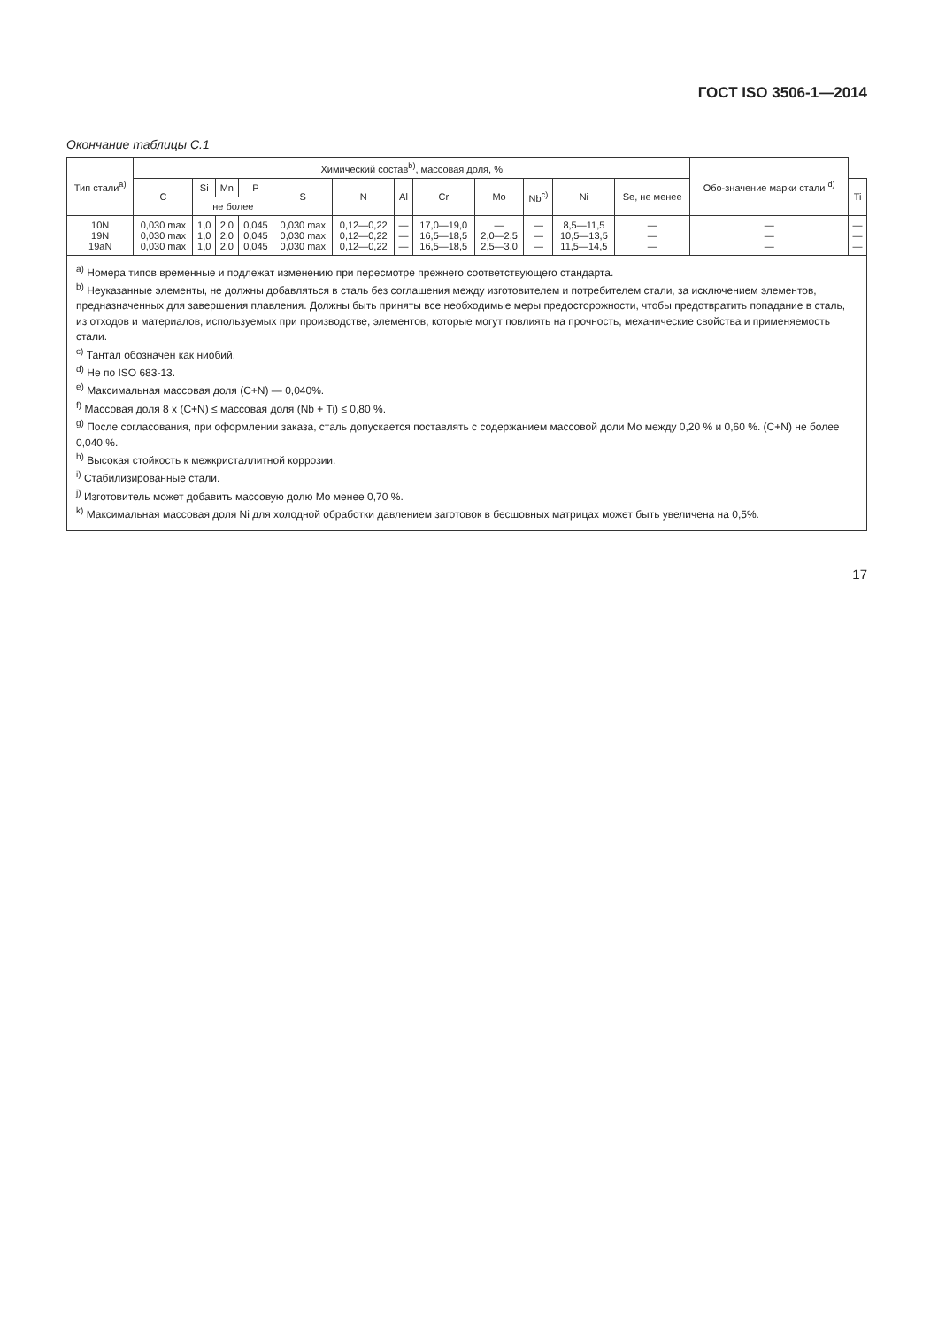ГОСТ ISO 3506-1—2014
Окончание таблицы С.1
| Тип стали<sup>a)</sup> | Химический состав<sup>b)</sup>, массовая доля, % | | | | | | | | | | | | Обо-значение марки стали <sup>d)</sup> | |
| --- | --- | --- | --- | --- | --- | --- | --- | --- | --- | --- | --- | --- | --- | --- |
| | C | Si | Mn | P | S | N | Al | Cr | Mo | Nb<sup>c)</sup> | Ni | Se, не менее | | Ti |
| | | не более | | | | | | | | | | | | |
| 10N 19N 19aN | 0,030 max 0,030 max 0,030 max | 1,0 1,0 1,0 | 2,0 2,0 2,0 | 0,045 0,045 0,045 | 0,030 max 0,030 max 0,030 max | 0,12—0,22 0,12—0,22 0,12—0,22 | — — — | 17,0—19,0 16,5—18,5 16,5—18,5 | — 2,0—2,5 2,5—3,0 | — — — | 8,5—11,5 10,5—13,5 11,5—14,5 | — — — | — — — | — — — |
<sup>a)</sup> Номера типов временные и подлежат изменению при пересмотре прежнего соответствующего стандарта.
<sup>b)</sup> Неуказанные элементы, не должны добавляться в сталь без соглашения между изготовителем и потребителем стали, за исключением элементов, предназначенных для завершения плавления. Должны быть приняты все необходимые меры предосторожности, чтобы предотвратить попадание в сталь, из отходов и материалов, используемых при производстве, элементов, которые могут повлиять на прочность, механические свойства и применяемость стали.
<sup>c)</sup> Тантал обозначен как ниобий.
<sup>d)</sup> Не по ISO 683-13.
<sup>e)</sup> Максимальная массовая доля (C+N) — 0,040%.
<sup>f)</sup> Массовая доля 8 x (C+N) ≤ массовая доля (Nb + Ti) ≤ 0,80 %.
<sup>g)</sup> После согласования, при оформлении заказа, сталь допускается поставлять с содержанием массовой доли Mo между 0,20 % и 0,60 %. (C+N) не более 0,040 %.
<sup>h)</sup> Высокая стойкость к межкристаллитной коррозии.
<sup>i)</sup> Стабилизированные стали.
<sup>j)</sup> Изготовитель может добавить массовую долю Mo менее 0,70 %.
<sup>k)</sup> Максимальная массовая доля Ni для холодной обработки давлением заготовок в бесшовных матрицах может быть увеличена на 0,5%.
17